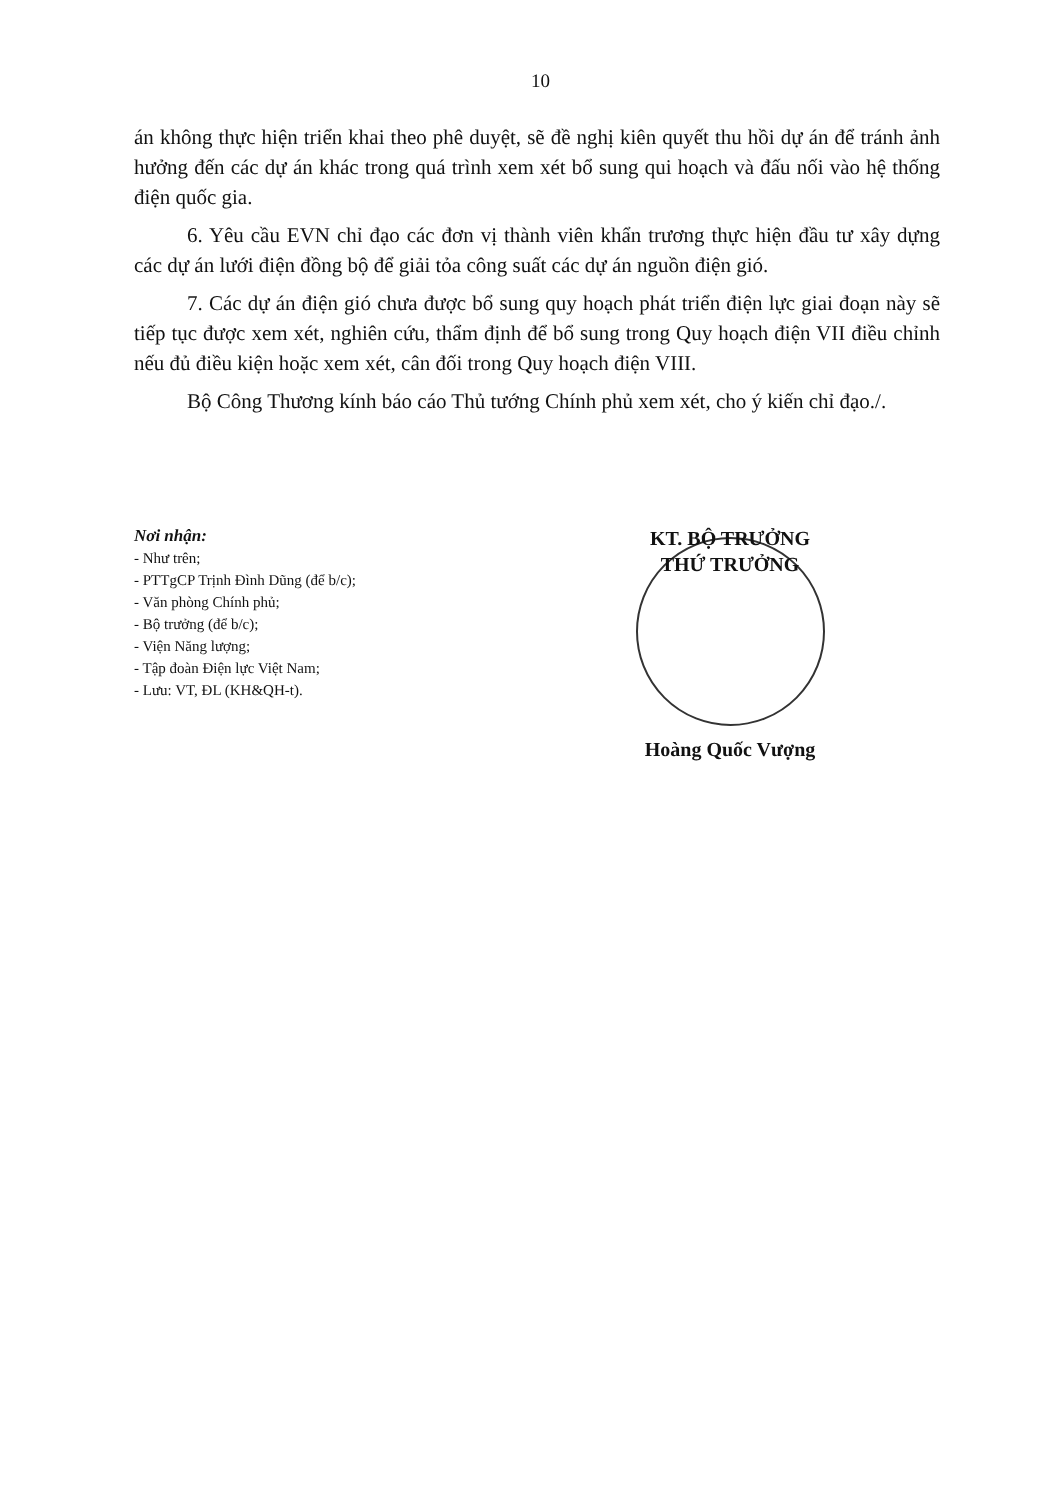10
án không thực hiện triển khai theo phê duyệt, sẽ đề nghị kiên quyết thu hồi dự án để tránh ảnh hưởng đến các dự án khác trong quá trình xem xét bổ sung qui hoạch và đấu nối vào hệ thống điện quốc gia.
6. Yêu cầu EVN chỉ đạo các đơn vị thành viên khẩn trương thực hiện đầu tư xây dựng các dự án lưới điện đồng bộ để giải tỏa công suất các dự án nguồn điện gió.
7. Các dự án điện gió chưa được bổ sung quy hoạch phát triển điện lực giai đoạn này sẽ tiếp tục được xem xét, nghiên cứu, thẩm định để bổ sung trong Quy hoạch điện VII điều chỉnh nếu đủ điều kiện hoặc xem xét, cân đối trong Quy hoạch điện VIII.
Bộ Công Thương kính báo cáo Thủ tướng Chính phủ xem xét, cho ý kiến chỉ đạo./.
Nơi nhận:
- Như trên;
- PTTgCP Trịnh Đình Dũng (để b/c);
- Văn phòng Chính phủ;
- Bộ trưởng (để b/c);
- Viện Năng lượng;
- Tập đoàn Điện lực Việt Nam;
- Lưu: VT, ĐL (KH&QH-t).
KT. BỘ TRƯỞNG
THỨ TRƯỞNG
Hoàng Quốc Vượng